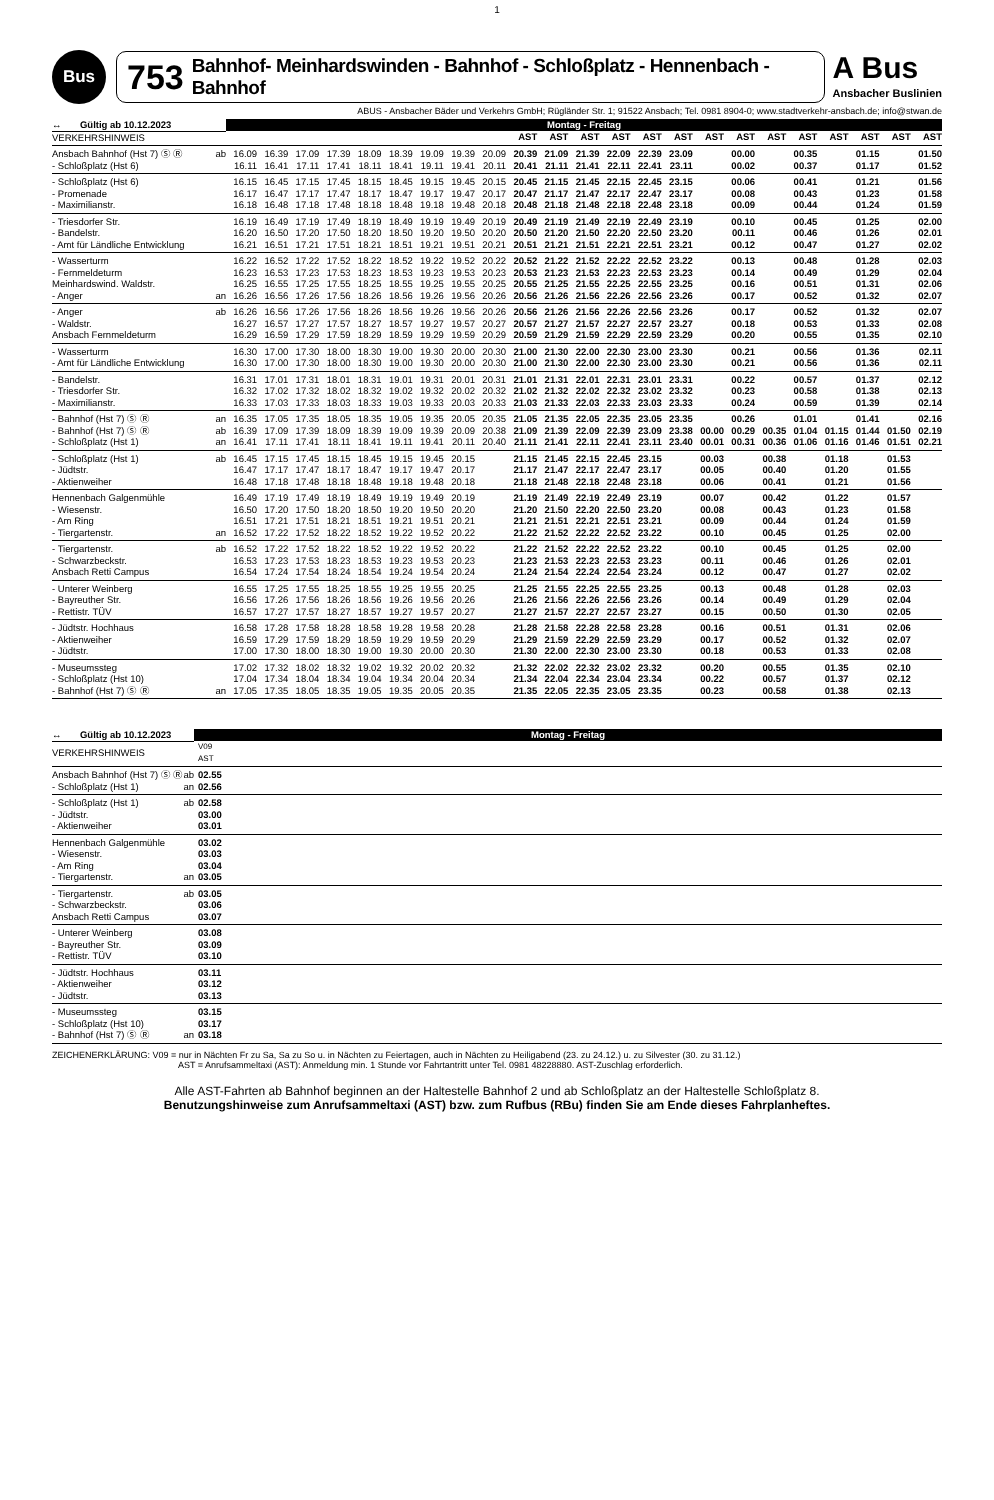1
Bus
753 Bahnhof- Meinhardswinden - Bahnhof - Schloßplatz - Hennenbach - Bahnhof
A Bus
Ansbacher Buslinien
ABUS - Ansbacher Bäder und Verkehrs GmbH; Rügländer Str. 1; 91522 Ansbach; Tel. 0981 8904-0; www.stadtverkehr-ansbach.de; info@stwan.de
| ↔ Gültig ab 10.12.2023 | | Montag - Freitag | | | | | | | | | | | | | | | | | | | | | | |
| VERKEHRSHINWEIS | | | | | | | | | | | AST | AST | AST | AST | AST | AST | AST | AST | AST | AST | AST | AST | AST | AST |
| Ansbach Bahnhof (Hst 7) Ⓢ Ⓡ | ab | 16.09 | 16.39 | 17.09 | 17.39 | 18.09 | 18.39 | 19.09 | 19.39 | 20.09 | 20.39 | 21.09 | 21.39 | 22.09 | 22.39 | 23.09 | | 00.00 | | 00.35 | | 01.15 | | 01.50 |
| - Schloßplatz (Hst 6) | | 16.11 | 16.41 | 17.11 | 17.41 | 18.11 | 18.41 | 19.11 | 19.41 | 20.11 | 20.41 | 21.11 | 21.41 | 22.11 | 22.41 | 23.11 | | 00.02 | | 00.37 | | 01.17 | | 01.52 |
| - Schloßplatz (Hst 6) | | 16.15 | 16.45 | 17.15 | 17.45 | 18.15 | 18.45 | 19.15 | 19.45 | 20.15 | 20.45 | 21.15 | 21.45 | 22.15 | 22.45 | 23.15 | | 00.06 | | 00.41 | | 01.21 | | 01.56 |
| - Promenade | | 16.17 | 16.47 | 17.17 | 17.47 | 18.17 | 18.47 | 19.17 | 19.47 | 20.17 | 20.47 | 21.17 | 21.47 | 22.17 | 22.47 | 23.17 | | 00.08 | | 00.43 | | 01.23 | | 01.58 |
| - Maximilianstr. | | 16.18 | 16.48 | 17.18 | 17.48 | 18.18 | 18.48 | 19.18 | 19.48 | 20.18 | 20.48 | 21.18 | 21.48 | 22.18 | 22.48 | 23.18 | | 00.09 | | 00.44 | | 01.24 | | 01.59 |
| - Triesdorfer Str. | | 16.19 | 16.49 | 17.19 | 17.49 | 18.19 | 18.49 | 19.19 | 19.49 | 20.19 | 20.49 | 21.19 | 21.49 | 22.19 | 22.49 | 23.19 | | 00.10 | | 00.45 | | 01.25 | | 02.00 |
| - Bandelstr. | | 16.20 | 16.50 | 17.20 | 17.50 | 18.20 | 18.50 | 19.20 | 19.50 | 20.20 | 20.50 | 21.20 | 21.50 | 22.20 | 22.50 | 23.20 | | 00.11 | | 00.46 | | 01.26 | | 02.01 |
| - Amt für Ländliche Entwicklung | | 16.21 | 16.51 | 17.21 | 17.51 | 18.21 | 18.51 | 19.21 | 19.51 | 20.21 | 20.51 | 21.21 | 21.51 | 22.21 | 22.51 | 23.21 | | 00.12 | | 00.47 | | 01.27 | | 02.02 |
| - Wasserturm | | 16.22 | 16.52 | 17.22 | 17.52 | 18.22 | 18.52 | 19.22 | 19.52 | 20.22 | 20.52 | 21.22 | 21.52 | 22.22 | 22.52 | 23.22 | | 00.13 | | 00.48 | | 01.28 | | 02.03 |
| - Fernmeldeturm | | 16.23 | 16.53 | 17.23 | 17.53 | 18.23 | 18.53 | 19.23 | 19.53 | 20.23 | 20.53 | 21.23 | 21.53 | 22.23 | 22.53 | 23.23 | | 00.14 | | 00.49 | | 01.29 | | 02.04 |
| Meinhardswind. Waldstr. | | 16.25 | 16.55 | 17.25 | 17.55 | 18.25 | 18.55 | 19.25 | 19.55 | 20.25 | 20.55 | 21.25 | 21.55 | 22.25 | 22.55 | 23.25 | | 00.16 | | 00.51 | | 01.31 | | 02.06 |
| - Anger | an | 16.26 | 16.56 | 17.26 | 17.56 | 18.26 | 18.56 | 19.26 | 19.56 | 20.26 | 20.56 | 21.26 | 21.56 | 22.26 | 22.56 | 23.26 | | 00.17 | | 00.52 | | 01.32 | | 02.07 |
| - Anger | ab | 16.26 | 16.56 | 17.26 | 17.56 | 18.26 | 18.56 | 19.26 | 19.56 | 20.26 | 20.56 | 21.26 | 21.56 | 22.26 | 22.56 | 23.26 | | 00.17 | | 00.52 | | 01.32 | | 02.07 |
| - Waldstr. | | 16.27 | 16.57 | 17.27 | 17.57 | 18.27 | 18.57 | 19.27 | 19.57 | 20.27 | 20.57 | 21.27 | 21.57 | 22.27 | 22.57 | 23.27 | | 00.18 | | 00.53 | | 01.33 | | 02.08 |
| Ansbach Fernmeldeturm | | 16.29 | 16.59 | 17.29 | 17.59 | 18.29 | 18.59 | 19.29 | 19.59 | 20.29 | 20.59 | 21.29 | 21.59 | 22.29 | 22.59 | 23.29 | | 00.20 | | 00.55 | | 01.35 | | 02.10 |
| - Wasserturm | | 16.30 | 17.00 | 17.30 | 18.00 | 18.30 | 19.00 | 19.30 | 20.00 | 20.30 | 21.00 | 21.30 | 22.00 | 22.30 | 23.00 | 23.30 | | 00.21 | | 00.56 | | 01.36 | | 02.11 |
| - Amt für Ländliche Entwicklung | | 16.30 | 17.00 | 17.30 | 18.00 | 18.30 | 19.00 | 19.30 | 20.00 | 20.30 | 21.00 | 21.30 | 22.00 | 22.30 | 23.00 | 23.30 | | 00.21 | | 00.56 | | 01.36 | | 02.11 |
| - Bandelstr. | | 16.31 | 17.01 | 17.31 | 18.01 | 18.31 | 19.01 | 19.31 | 20.01 | 20.31 | 21.01 | 21.31 | 22.01 | 22.31 | 23.01 | 23.31 | | 00.22 | | 00.57 | | 01.37 | | 02.12 |
| - Triesdorfer Str. | | 16.32 | 17.02 | 17.32 | 18.02 | 18.32 | 19.02 | 19.32 | 20.02 | 20.32 | 21.02 | 21.32 | 22.02 | 22.32 | 23.02 | 23.32 | | 00.23 | | 00.58 | | 01.38 | | 02.13 |
| - Maximilianstr. | | 16.33 | 17.03 | 17.33 | 18.03 | 18.33 | 19.03 | 19.33 | 20.03 | 20.33 | 21.03 | 21.33 | 22.03 | 22.33 | 23.03 | 23.33 | | 00.24 | | 00.59 | | 01.39 | | 02.14 |
| - Bahnhof (Hst 7) Ⓢ Ⓡ | an | 16.35 | 17.05 | 17.35 | 18.05 | 18.35 | 19.05 | 19.35 | 20.05 | 20.35 | 21.05 | 21.35 | 22.05 | 22.35 | 23.05 | 23.35 | | 00.26 | | 01.01 | | 01.41 | | 02.16 |
| - Bahnhof (Hst 7) Ⓢ Ⓡ | ab | 16.39 | 17.09 | 17.39 | 18.09 | 18.39 | 19.09 | 19.39 | 20.09 | 20.38 | 21.09 | 21.39 | 22.09 | 22.39 | 23.09 | 23.38 | 00.00 | 00.29 | 00.35 | 01.04 | 01.15 | 01.44 | 01.50 | 02.19 |
| - Schloßplatz (Hst 1) | an | 16.41 | 17.11 | 17.41 | 18.11 | 18.41 | 19.11 | 19.41 | 20.11 | 20.40 | 21.11 | 21.41 | 22.11 | 22.41 | 23.11 | 23.40 | 00.01 | 00.31 | 00.36 | 01.06 | 01.16 | 01.46 | 01.51 | 02.21 |
| - Schloßplatz (Hst 1) | ab | 16.45 | 17.15 | 17.45 | 18.15 | 18.45 | 19.15 | 19.45 | 20.15 | | 21.15 | 21.45 | 22.15 | 22.45 | 23.15 | | 00.03 | | 00.38 | | 01.18 | | 01.53 | |
| - Jüdtstr. | | 16.47 | 17.17 | 17.47 | 18.17 | 18.47 | 19.17 | 19.47 | 20.17 | | 21.17 | 21.47 | 22.17 | 22.47 | 23.17 | | 00.05 | | 00.40 | | 01.20 | | 01.55 | |
| - Aktienweiher | | 16.48 | 17.18 | 17.48 | 18.18 | 18.48 | 19.18 | 19.48 | 20.18 | | 21.18 | 21.48 | 22.18 | 22.48 | 23.18 | | 00.06 | | 00.41 | | 01.21 | | 01.56 | |
| Hennenbach Galgenmühle | | 16.49 | 17.19 | 17.49 | 18.19 | 18.49 | 19.19 | 19.49 | 20.19 | | 21.19 | 21.49 | 22.19 | 22.49 | 23.19 | | 00.07 | | 00.42 | | 01.22 | | 01.57 | |
| - Wiesenstr. | | 16.50 | 17.20 | 17.50 | 18.20 | 18.50 | 19.20 | 19.50 | 20.20 | | 21.20 | 21.50 | 22.20 | 22.50 | 23.20 | | 00.08 | | 00.43 | | 01.23 | | 01.58 | |
| - Am Ring | | 16.51 | 17.21 | 17.51 | 18.21 | 18.51 | 19.21 | 19.51 | 20.21 | | 21.21 | 21.51 | 22.21 | 22.51 | 23.21 | | 00.09 | | 00.44 | | 01.24 | | 01.59 | |
| - Tiergartenstr. | an | 16.52 | 17.22 | 17.52 | 18.22 | 18.52 | 19.22 | 19.52 | 20.22 | | 21.22 | 21.52 | 22.22 | 22.52 | 23.22 | | 00.10 | | 00.45 | | 01.25 | | 02.00 | |
| - Tiergartenstr. | ab | 16.52 | 17.22 | 17.52 | 18.22 | 18.52 | 19.22 | 19.52 | 20.22 | | 21.22 | 21.52 | 22.22 | 22.52 | 23.22 | | 00.10 | | 00.45 | | 01.25 | | 02.00 | |
| - Schwarzbeckstr. | | 16.53 | 17.23 | 17.53 | 18.23 | 18.53 | 19.23 | 19.53 | 20.23 | | 21.23 | 21.53 | 22.23 | 22.53 | 23.23 | | 00.11 | | 00.46 | | 01.26 | | 02.01 | |
| Ansbach Retti Campus | | 16.54 | 17.24 | 17.54 | 18.24 | 18.54 | 19.24 | 19.54 | 20.24 | | 21.24 | 21.54 | 22.24 | 22.54 | 23.24 | | 00.12 | | 00.47 | | 01.27 | | 02.02 | |
| - Unterer Weinberg | | 16.55 | 17.25 | 17.55 | 18.25 | 18.55 | 19.25 | 19.55 | 20.25 | | 21.25 | 21.55 | 22.25 | 22.55 | 23.25 | | 00.13 | | 00.48 | | 01.28 | | 02.03 | |
| - Bayreuther Str. | | 16.56 | 17.26 | 17.56 | 18.26 | 18.56 | 19.26 | 19.56 | 20.26 | | 21.26 | 21.56 | 22.26 | 22.56 | 23.26 | | 00.14 | | 00.49 | | 01.29 | | 02.04 | |
| - Rettistr. TÜV | | 16.57 | 17.27 | 17.57 | 18.27 | 18.57 | 19.27 | 19.57 | 20.27 | | 21.27 | 21.57 | 22.27 | 22.57 | 23.27 | | 00.15 | | 00.50 | | 01.30 | | 02.05 | |
| - Jüdtstr. Hochhaus | | 16.58 | 17.28 | 17.58 | 18.28 | 18.58 | 19.28 | 19.58 | 20.28 | | 21.28 | 21.58 | 22.28 | 22.58 | 23.28 | | 00.16 | | 00.51 | | 01.31 | | 02.06 | |
| - Aktienweiher | | 16.59 | 17.29 | 17.59 | 18.29 | 18.59 | 19.29 | 19.59 | 20.29 | | 21.29 | 21.59 | 22.29 | 22.59 | 23.29 | | 00.17 | | 00.52 | | 01.32 | | 02.07 | |
| - Jüdtstr. | | 17.00 | 17.30 | 18.00 | 18.30 | 19.00 | 19.30 | 20.00 | 20.30 | | 21.30 | 22.00 | 22.30 | 23.00 | 23.30 | | 00.18 | | 00.53 | | 01.33 | | 02.08 | |
| - Museumssteg | | 17.02 | 17.32 | 18.02 | 18.32 | 19.02 | 19.32 | 20.02 | 20.32 | | 21.32 | 22.02 | 22.32 | 23.02 | 23.32 | | 00.20 | | 00.55 | | 01.35 | | 02.10 | |
| - Schloßplatz (Hst 10) | | 17.04 | 17.34 | 18.04 | 18.34 | 19.04 | 19.34 | 20.04 | 20.34 | | 21.34 | 22.04 | 22.34 | 23.04 | 23.34 | | 00.22 | | 00.57 | | 01.37 | | 02.12 | |
| - Bahnhof (Hst 7) Ⓢ Ⓡ | an | 17.05 | 17.35 | 18.05 | 18.35 | 19.05 | 19.35 | 20.05 | 20.35 | | 21.35 | 22.05 | 22.35 | 23.05 | 23.35 | | 00.23 | | 00.58 | | 01.38 | | 02.13 | |
| ↔ Gültig ab 10.12.2023 | | Montag - Freitag | |
| VERKEHRSHINWEIS | | V09 AST | |
| Ansbach Bahnhof (Hst 7) Ⓢ Ⓡ | ab | 02.55 | |
| - Schloßplatz (Hst 1) | an | 02.56 | |
| - Schloßplatz (Hst 1) | ab | 02.58 | |
| - Jüdtstr. | | 03.00 | |
| - Aktienweiher | | 03.01 | |
| Hennenbach Galgenmühle | | 03.02 | |
| - Wiesenstr. | | 03.03 | |
| - Am Ring | | 03.04 | |
| - Tiergartenstr. | an | 03.05 | |
| - Tiergartenstr. | ab | 03.05 | |
| - Schwarzbeckstr. | | 03.06 | |
| Ansbach Retti Campus | | 03.07 | |
| - Unterer Weinberg | | 03.08 | |
| - Bayreuther Str. | | 03.09 | |
| - Rettistr. TÜV | | 03.10 | |
| - Jüdtstr. Hochhaus | | 03.11 | |
| - Aktienweiher | | 03.12 | |
| - Jüdtstr. | | 03.13 | |
| - Museumssteg | | 03.15 | |
| - Schloßplatz (Hst 10) | | 03.17 | |
| - Bahnhof (Hst 7) Ⓢ Ⓡ | an | 03.18 | |
ZEICHENERKLÄRUNG: V09 = nur in Nächten Fr zu Sa, Sa zu So u. in Nächten zu Feiertagen, auch in Nächten zu Heiligabend (23. zu 24.12.) u. zu Silvester (30. zu 31.12.)
AST = Anrufsammeltaxi (AST): Anmeldung min. 1 Stunde vor Fahrtantritt unter Tel. 0981 48228880. AST-Zuschlag erforderlich.
Alle AST-Fahrten ab Bahnhof beginnen an der Haltestelle Bahnhof 2 und ab Schloßplatz an der Haltestelle Schloßplatz 8.
Benutzungshinweise zum Anrufsammeltaxi (AST) bzw. zum Rufbus (RBu) finden Sie am Ende dieses Fahrplanheftes.